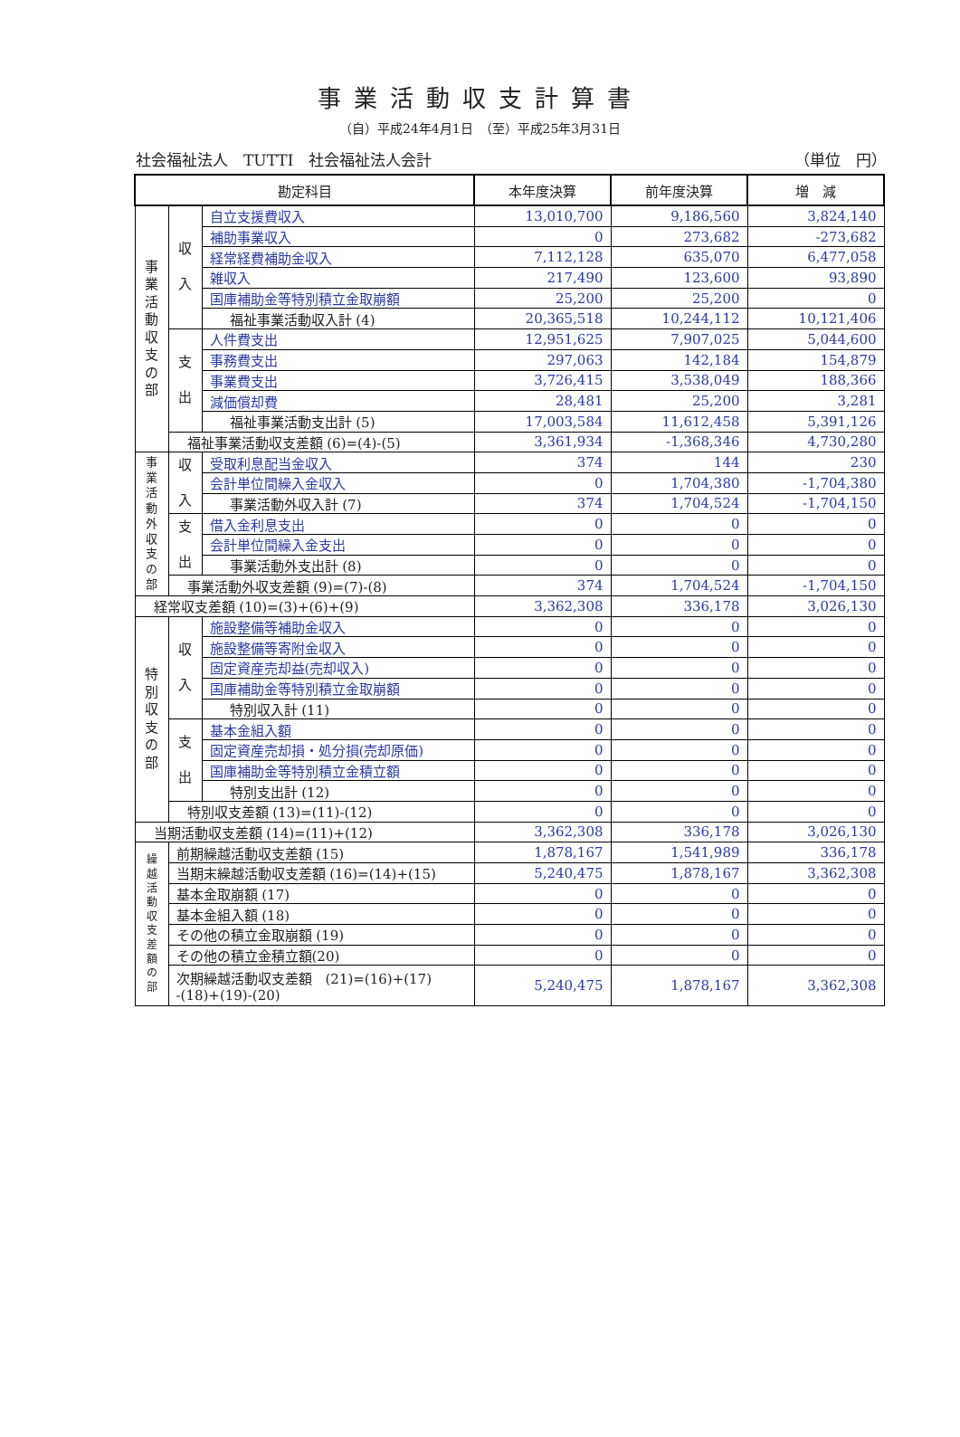事業活動収支計算書
（自）平成24年4月1日　（至）平成25年3月31日
社会福祉法人　TUTTI　社会福祉法人会計 （単位　円）
| 勘定科目 | | | 本年度決算 | 前年度決算 | 増 減 |
| --- | --- | --- | --- | --- | --- |
| 事業活動収支の部 | 収 入 | 自立支援費収入 | 13,010,700 | 9,186,560 | 3,824,140 |
| | | 補助事業収入 | 0 | 273,682 | -273,682 |
| | | 経常経費補助金収入 | 7,112,128 | 635,070 | 6,477,058 |
| | | 雑収入 | 217,490 | 123,600 | 93,890 |
| | | 国庫補助金等特別積立金取崩額 | 25,200 | 25,200 | 0 |
| | | 福祉事業活動収入計 (4) | 20,365,518 | 10,244,112 | 10,121,406 |
| | 支 出 | 人件費支出 | 12,951,625 | 7,907,025 | 5,044,600 |
| | | 事務費支出 | 297,063 | 142,184 | 154,879 |
| | | 事業費支出 | 3,726,415 | 3,538,049 | 188,366 |
| | | 減価償却費 | 28,481 | 25,200 | 3,281 |
| | | 福祉事業活動支出計 (5) | 17,003,584 | 11,612,458 | 5,391,126 |
| | 福祉事業活動収支差額 (6)=(4)-(5) | | 3,361,934 | -1,368,346 | 4,730,280 |
| 事業活動外収支の部 | 収 入 | 受取利息配当金収入 | 374 | 144 | 230 |
| | | 会計単位間繰入金収入 | 0 | 1,704,380 | -1,704,380 |
| | | 事業活動外収入計 (7) | 374 | 1,704,524 | -1,704,150 |
| | 支 出 | 借入金利息支出 | 0 | 0 | 0 |
| | | 会計単位間繰入金支出 | 0 | 0 | 0 |
| | | 事業活動外支出計 (8) | 0 | 0 | 0 |
| | 事業活動外収支差額 (9)=(7)-(8) | | 374 | 1,704,524 | -1,704,150 |
| 経常収支差額 (10)=(3)+(6)+(9) | | | 3,362,308 | 336,178 | 3,026,130 |
| 特別収支の部 | 収 入 | 施設整備等補助金収入 | 0 | 0 | 0 |
| | | 施設整備等寄附金収入 | 0 | 0 | 0 |
| | | 固定資産売却益(売却収入) | 0 | 0 | 0 |
| | | 国庫補助金等特別積立金取崩額 | 0 | 0 | 0 |
| | | 特別収入計 (11) | 0 | 0 | 0 |
| | 支 出 | 基本金組入額 | 0 | 0 | 0 |
| | | 固定資産売却損・処分損(売却原価) | 0 | 0 | 0 |
| | | 国庫補助金等特別積立金積立額 | 0 | 0 | 0 |
| | | 特別支出計 (12) | 0 | 0 | 0 |
| | 特別収支差額 (13)=(11)-(12) | | 0 | 0 | 0 |
| 当期活動収支差額 (14)=(11)+(12) | | | 3,362,308 | 336,178 | 3,026,130 |
| 繰越活動収支差額の部 | 前期繰越活動収支差額 (15) | | 1,878,167 | 1,541,989 | 336,178 |
| | 当期末繰越活動収支差額 (16)=(14)+(15) | | 5,240,475 | 1,878,167 | 3,362,308 |
| | 基本金取崩額 (17) | | 0 | 0 | 0 |
| | 基本金組入額 (18) | | 0 | 0 | 0 |
| | その他の積立金取崩額 (19) | | 0 | 0 | 0 |
| | その他の積立金積立額(20) | | 0 | 0 | 0 |
| | 次期繰越活動収支差額 (21)=(16)+(17) -(18)+(19)-(20) | | 5,240,475 | 1,878,167 | 3,362,308 |